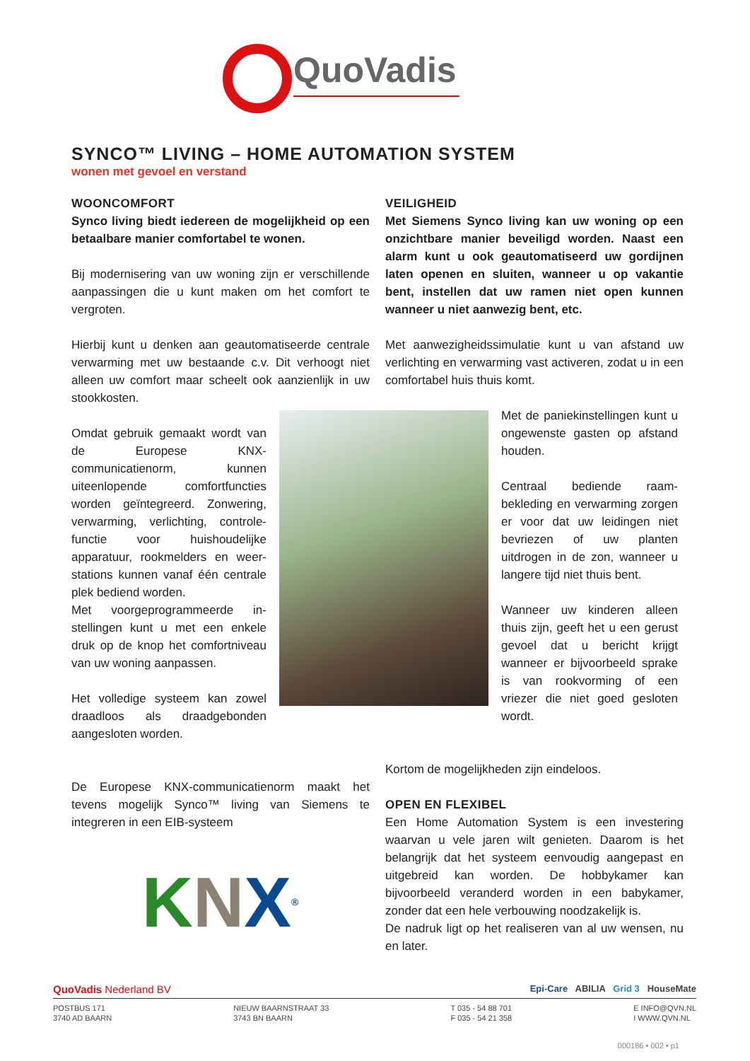QuoVadis
SYNCO™ LIVING – HOME AUTOMATION SYSTEM
wonen met gevoel en verstand
WOONCOMFORT
Synco living biedt iedereen de mogelijkheid op een betaalbare manier comfortabel te wonen.
Bij modernisering van uw woning zijn er verschillende aanpassingen die u kunt maken om het comfort te vergroten.
Hierbij kunt u denken aan geautomatiseerde centrale verwarming met uw bestaande c.v. Dit verhoogt niet alleen uw comfort maar scheelt ook aanzienlijk in uw stookkosten.
VEILIGHEID
Met Siemens Synco living kan uw woning op een onzichtbare manier beveiligd worden. Naast een alarm kunt u ook geautomatiseerd uw gordijnen laten openen en sluiten, wanneer u op vakantie bent, instellen dat uw ramen niet open kunnen wanneer u niet aanwezig bent, etc.
Met aanwezigheidssimulatie kunt u van afstand uw verlichting en verwarming vast activeren, zodat u in een comfortabel huis thuis komt.
Omdat gebruik gemaakt wordt van de Europese KNX-communicatienorm, kunnen uiteenlopende comfortfuncties worden geïntegreerd. Zonwering, verwarming, verlichting, controle-functie voor huishoudelijke apparatuur, rookmelders en weer-stations kunnen vanaf één centrale plek bediend worden.
Met voorgeprogrammeerde in-stellingen kunt u met een enkele druk op de knop het comfortniveau van uw woning aanpassen.
Het volledige systeem kan zowel draadloos als draadgebonden aangesloten worden.
Met de paniekinstellingen kunt u ongewenste gasten op afstand houden.
Centraal bediende raam-bekleding en verwarming zorgen er voor dat uw leidingen niet bevriezen of uw planten uitdrogen in de zon, wanneer u langere tijd niet thuis bent.
Wanneer uw kinderen alleen thuis zijn, geeft het u een gerust gevoel dat u bericht krijgt wanneer er bijvoorbeeld sprake is van rookvorming of een vriezer die niet goed gesloten wordt.
De Europese KNX-communicatienorm maakt het tevens mogelijk Synco™ living van Siemens te integreren in een EIB-systeem
K N X<sup>®</sup>
Kortom de mogelijkheden zijn eindeloos.
OPEN EN FLEXIBEL
Een Home Automation System is een investering waarvan u vele jaren wilt genieten. Daarom is het belangrijk dat het systeem eenvoudig aangepast en uitgebreid kan worden. De hobbykamer kan bijvoorbeeld veranderd worden in een babykamer, zonder dat een hele verbouwing noodzakelijk is.
De nadruk ligt op het realiseren van al uw wensen, nu en later.
QuoVadis Nederland BV Epi-Care ABILIA Grid 3 HouseMate
POSTBUS 171
3740 AD BAARN NIEUW BAARNSTRAAT 33
3743 BN BAARN T 035 - 54 88 701
F 035 - 54 21 358 E INFO@QVN.NL
I WWW.QVN.NL
000186 • 002 • p1